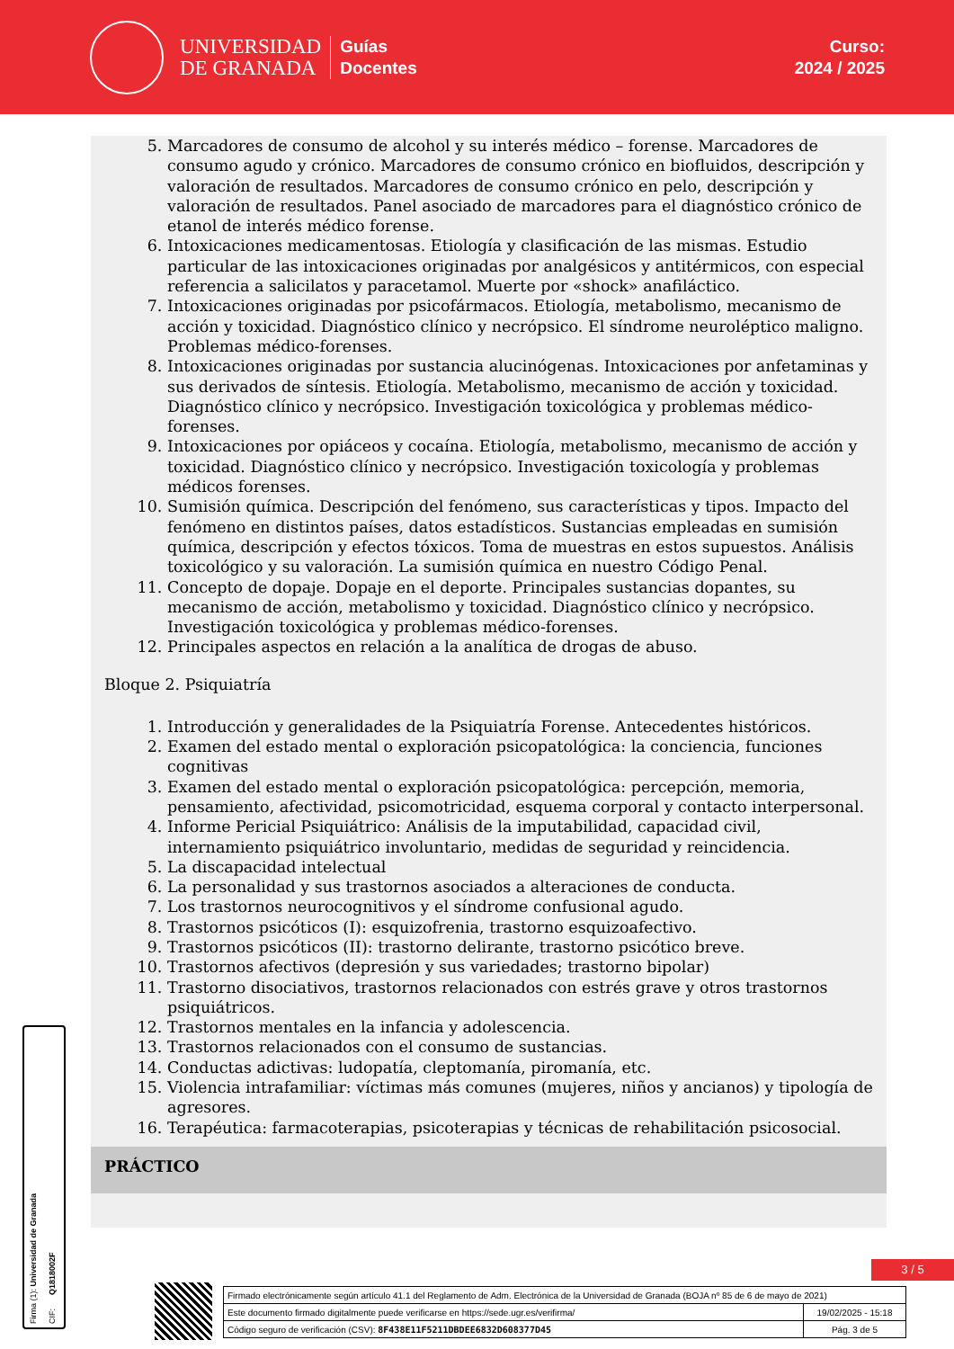UNIVERSIDAD
DE GRANADA
Guías
Docentes
Curso:
2024 / 2025
5. Marcadores de consumo de alcohol y su interés médico – forense. Marcadores de consumo agudo y crónico. Marcadores de consumo crónico en biofluidos, descripción y valoración de resultados. Marcadores de consumo crónico en pelo, descripción y valoración de resultados. Panel asociado de marcadores para el diagnóstico crónico de etanol de interés médico forense.
6. Intoxicaciones medicamentosas. Etiología y clasificación de las mismas. Estudio particular de las intoxicaciones originadas por analgésicos y antitérmicos, con especial referencia a salicilatos y paracetamol. Muerte por «shock» anafiláctico.
7. Intoxicaciones originadas por psicofármacos. Etiología, metabolismo, mecanismo de acción y toxicidad. Diagnóstico clínico y necrópsico. El síndrome neuroléptico maligno. Problemas médico-forenses.
8. Intoxicaciones originadas por sustancia alucinógenas. Intoxicaciones por anfetaminas y sus derivados de síntesis. Etiología. Metabolismo, mecanismo de acción y toxicidad. Diagnóstico clínico y necrópsico. Investigación toxicológica y problemas médico-forenses.
9. Intoxicaciones por opiáceos y cocaína. Etiología, metabolismo, mecanismo de acción y toxicidad. Diagnóstico clínico y necrópsico. Investigación toxicología y problemas médicos forenses.
10. Sumisión química. Descripción del fenómeno, sus características y tipos. Impacto del fenómeno en distintos países, datos estadísticos. Sustancias empleadas en sumisión química, descripción y efectos tóxicos. Toma de muestras en estos supuestos. Análisis toxicológico y su valoración. La sumisión química en nuestro Código Penal.
11. Concepto de dopaje. Dopaje en el deporte. Principales sustancias dopantes, su mecanismo de acción, metabolismo y toxicidad. Diagnóstico clínico y necrópsico. Investigación toxicológica y problemas médico-forenses.
12. Principales aspectos en relación a la analítica de drogas de abuso.
Bloque 2. Psiquiatría
1. Introducción y generalidades de la Psiquiatría Forense. Antecedentes históricos.
2. Examen del estado mental o exploración psicopatológica: la conciencia, funciones cognitivas
3. Examen del estado mental o exploración psicopatológica: percepción, memoria, pensamiento, afectividad, psicomotricidad, esquema corporal y contacto interpersonal.
4. Informe Pericial Psiquiátrico: Análisis de la imputabilidad, capacidad civil, internamiento psiquiátrico involuntario, medidas de seguridad y reincidencia.
5. La discapacidad intelectual
6. La personalidad y sus trastornos asociados a alteraciones de conducta.
7. Los trastornos neurocognitivos y el síndrome confusional agudo.
8. Trastornos psicóticos (I): esquizofrenia, trastorno esquizoafectivo.
9. Trastornos psicóticos (II): trastorno delirante, trastorno psicótico breve.
10. Trastornos afectivos (depresión y sus variedades; trastorno bipolar)
11. Trastorno disociativos, trastornos relacionados con estrés grave y otros trastornos psiquiátricos.
12. Trastornos mentales en la infancia y adolescencia.
13. Trastornos relacionados con el consumo de sustancias.
14. Conductas adictivas: ludopatía, cleptomanía, piromanía, etc.
15. Violencia intrafamiliar: víctimas más comunes (mujeres, niños y ancianos) y tipología de agresores.
16. Terapéutica: farmacoterapias, psicoterapias y técnicas de rehabilitación psicosocial.
PRÁCTICO
Firma (1): Universidad de Granada CIF: Q1818002F
3 / 5
| Firmado electrónicamente según artículo 41.1 del Reglamento de Adm. Electrónica de la Universidad de Granada (BOJA nº 85 de 6 de mayo de 2021) | |
| Este documento firmado digitalmente puede verificarse en https://sede.ugr.es/verifirma/ | 19/02/2025 - 15:18 |
| Código seguro de verificación (CSV): 8F438E11F5211DBDEE6832D608377D45 | Pág. 3 de 5 |